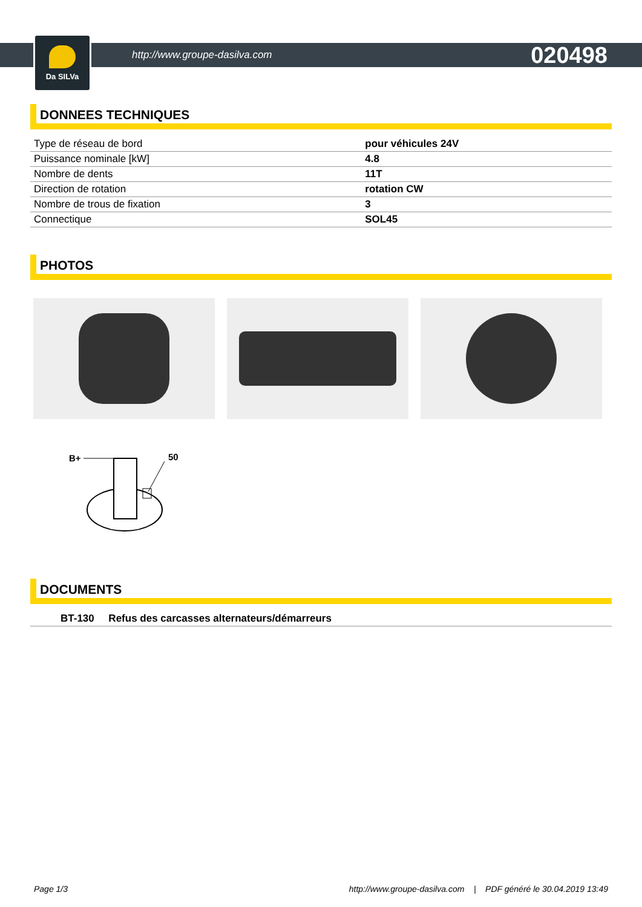Da SILVa
http://www.groupe-dasilva.com
020498
DONNEES TECHNIQUES
| Type de réseau de bord | pour véhicules 24V |
| Puissance nominale [kW] | 4.8 |
| Nombre de dents | 11T |
| Direction de rotation | rotation CW |
| Nombre de trous de fixation | 3 |
| Connectique | SOL45 |
PHOTOS
B+
50
DOCUMENTS
| BT-130 Refus des carcasses alternateurs/démarreurs |
Page 1/3 http://www.groupe-dasilva.com | PDF généré le 30.04.2019 13:49